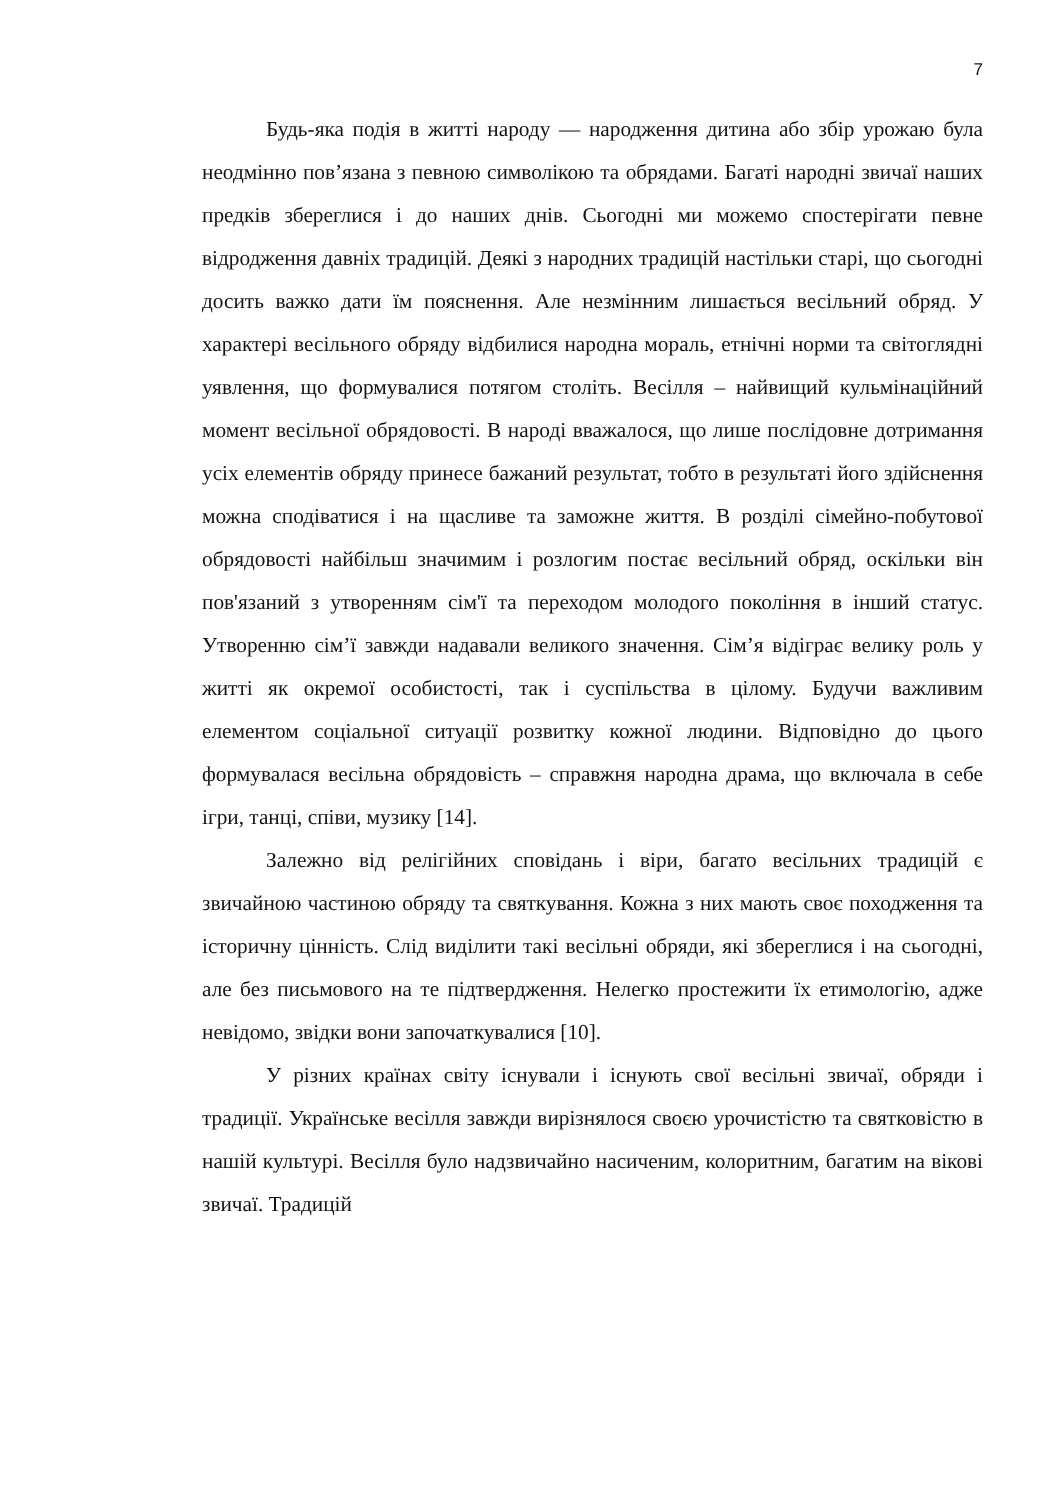7
Будь-яка подія в житті народу — народження дитина або збір урожаю була неодмінно пов’язана з певною символікою та обрядами. Багаті народні звичаї наших предків збереглися і до наших днів. Сьогодні ми можемо спостерігати певне відродження давніх традицій. Деякі з народних традицій настільки старі, що сьогодні досить важко дати їм пояснення. Але незмінним лишається весільний обряд. У характері весільного обряду відбилися народна мораль, етнічні норми та світоглядні уявлення, що формувалися потягом століть. Весілля – найвищий кульмінаційний момент весільної обрядовості. В народі вважалося, що лише послідовне дотримання усіх елементів обряду принесе бажаний результат, тобто в результаті його здійснення можна сподіватися і на щасливе та заможне життя. В розділі сімейно-побутової обрядовості найбільш значимим і розлогим постає весільний обряд, оскільки він пов'язаний з утворенням сім'ї та переходом молодого покоління в інший статус. Утворенню сім’ї завжди надавали великого значення. Сім’я відіграє велику роль у житті як окремої особистості, так і суспільства в цілому. Будучи важливим елементом соціальної ситуації розвитку кожної людини. Відповідно до цього формувалася весільна обрядовість – справжня народна драма, що включала в себе ігри, танці, співи, музику [14].
Залежно від релігійних сповідань і віри, багато весільних традицій є звичайною частиною обряду та святкування. Кожна з них мають своє походження та історичну цінність. Слід виділити такі весільні обряди, які збереглися і на сьогодні, але без письмового на те підтвердження. Нелегко простежити їх етимологію, адже невідомо, звідки вони започаткувалися [10].
У різних країнах світу існували і існують свої весільні звичаї, обряди і традиції. Українське весілля завжди вирізнялося своєю урочистістю та святковістю в нашій культурі. Весілля було надзвичайно насиченим, колоритним, багатим на вікові звичаї. Традицій